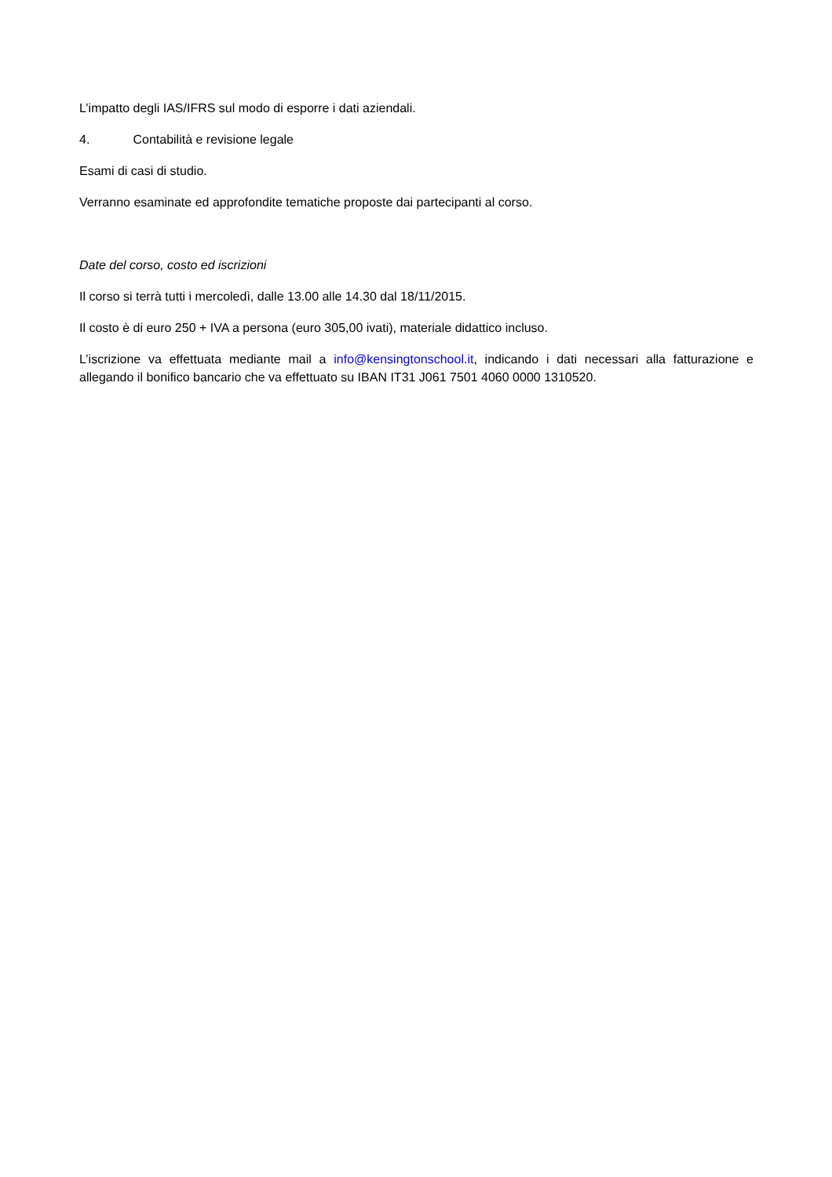L’impatto degli IAS/IFRS sul modo di esporre i dati aziendali.
4. Contabilità e revisione legale
Esami di casi di studio.
Verranno esaminate ed approfondite tematiche proposte dai partecipanti al corso.
Date del corso, costo ed iscrizioni
Il corso si terrà tutti i mercoledì, dalle 13.00 alle 14.30 dal 18/11/2015.
Il costo è di euro 250 + IVA a persona (euro 305,00 ivati), materiale didattico incluso.
L’iscrizione va effettuata mediante mail a info@kensingtonschool.it, indicando i dati necessari alla fatturazione e allegando il bonifico bancario che va effettuato su IBAN IT31 J061 7501 4060 0000 1310520.